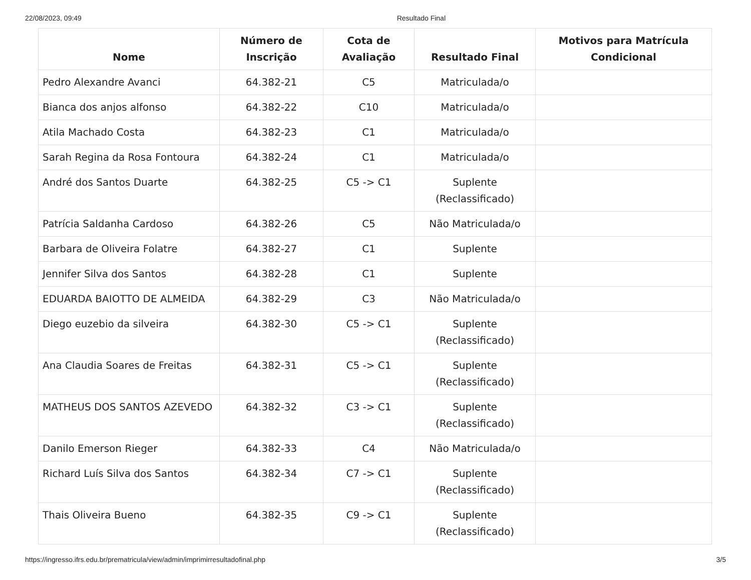22/08/2023, 09:49 Resultado Final
| Nome | Número de Inscrição | Cota de Avaliação | Resultado Final | Motivos para Matrícula Condicional |
| --- | --- | --- | --- | --- |
| Pedro Alexandre Avanci | 64.382-21 | C5 | Matriculada/o | |
| Bianca dos anjos alfonso | 64.382-22 | C10 | Matriculada/o | |
| Atila Machado Costa | 64.382-23 | C1 | Matriculada/o | |
| Sarah Regina da Rosa Fontoura | 64.382-24 | C1 | Matriculada/o | |
| André dos Santos Duarte | 64.382-25 | C5 -> C1 | Suplente (Reclassificado) | |
| Patrícia Saldanha Cardoso | 64.382-26 | C5 | Não Matriculada/o | |
| Barbara de Oliveira Folatre | 64.382-27 | C1 | Suplente | |
| Jennifer Silva dos Santos | 64.382-28 | C1 | Suplente | |
| EDUARDA BAIOTTO DE ALMEIDA | 64.382-29 | C3 | Não Matriculada/o | |
| Diego euzebio da silveira | 64.382-30 | C5 -> C1 | Suplente (Reclassificado) | |
| Ana Claudia Soares de Freitas | 64.382-31 | C5 -> C1 | Suplente (Reclassificado) | |
| MATHEUS DOS SANTOS AZEVEDO | 64.382-32 | C3 -> C1 | Suplente (Reclassificado) | |
| Danilo Emerson Rieger | 64.382-33 | C4 | Não Matriculada/o | |
| Richard Luís Silva dos Santos | 64.382-34 | C7 -> C1 | Suplente (Reclassificado) | |
| Thais Oliveira Bueno | 64.382-35 | C9 -> C1 | Suplente (Reclassificado) | |
https://ingresso.ifrs.edu.br/prematricula/view/admin/imprimirresultadofinal.php 3/5